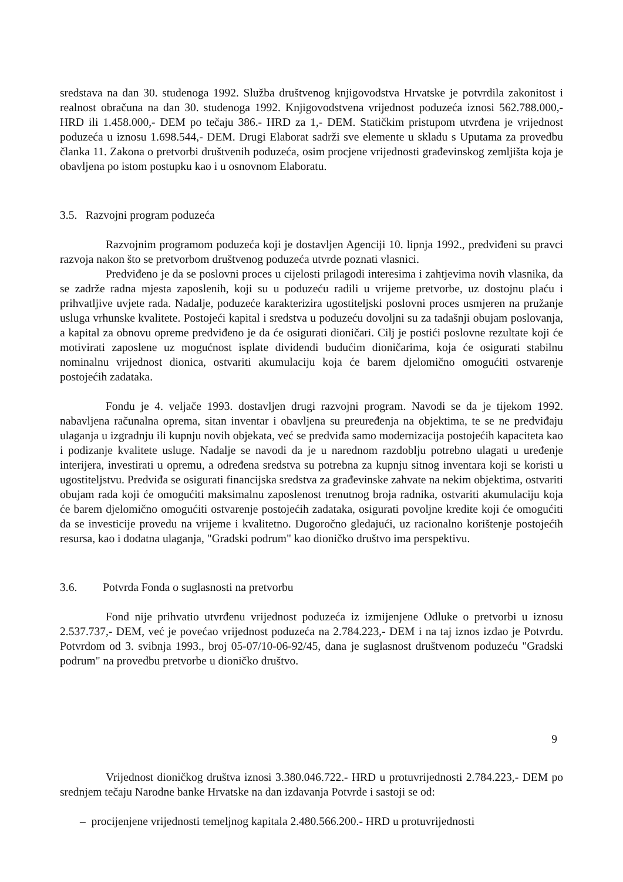sredstava na dan 30. studenoga 1992. Služba društvenog knjigovodstva Hrvatske je potvrdila zakonitost i realnost obračuna na dan 30. studenoga 1992. Knjigovodstvena vrijednost poduzeća iznosi 562.788.000,- HRD ili 1.458.000,- DEM po tečaju 386.- HRD za 1,- DEM. Statičkim pristupom utvrđena je vrijednost poduzeća u iznosu 1.698.544,- DEM. Drugi Elaborat sadrži sve elemente u skladu s Uputama za provedbu članka 11. Zakona o pretvorbi društvenih poduzeća, osim procjene vrijednosti građevinskog zemljišta koja je obavljena po istom postupku kao i u osnovnom Elaboratu.
3.5. Razvojni program poduzeća
Razvojnim programom poduzeća koji je dostavljen Agenciji 10. lipnja 1992., predviđeni su pravci razvoja nakon što se pretvorbom društvenog poduzeća utvrde poznati vlasnici.
Predviđeno je da se poslovni proces u cijelosti prilagodi interesima i zahtjevima novih vlasnika, da se zadrže radna mjesta zaposlenih, koji su u poduzeću radili u vrijeme pretvorbe, uz dostojnu plaću i prihvatljive uvjete rada. Nadalje, poduzeće karakterizira ugostiteljski poslovni proces usmjeren na pružanje usluga vrhunske kvalitete. Postojeći kapital i sredstva u poduzeću dovoljni su za tadašnji obujam poslovanja, a kapital za obnovu opreme predviđeno je da će osigurati dioničari. Cilj je postići poslovne rezultate koji će motivirati zaposlene uz mogućnost isplate dividendi budućim dioničarima, koja će osigurati stabilnu nominalnu vrijednost dionica, ostvariti akumulaciju koja će barem djelomično omogućiti ostvarenje postojećih zadataka.
Fondu je 4. veljače 1993. dostavljen drugi razvojni program. Navodi se da je tijekom 1992. nabavljena računalna oprema, sitan inventar i obavljena su preuređenja na objektima, te se ne predviđaju ulaganja u izgradnju ili kupnju novih objekata, već se predviđa samo modernizacija postojećih kapaciteta kao i podizanje kvalitete usluge. Nadalje se navodi da je u narednom razdoblju potrebno ulagati u uređenje interijera, investirati u opremu, a određena sredstva su potrebna za kupnju sitnog inventara koji se koristi u ugostiteljstvu. Predviđa se osigurati financijska sredstva za građevinske zahvate na nekim objektima, ostvariti obujam rada koji će omogućiti maksimalnu zaposlenost trenutnog broja radnika, ostvariti akumulaciju koja će barem djelomično omogućiti ostvarenje postojećih zadataka, osigurati povoljne kredite koji će omogućiti da se investicije provedu na vrijeme i kvalitetno. Dugoročno gledajući, uz racionalno korištenje postojećih resursa, kao i dodatna ulaganja, "Gradski podrum" kao dioničko društvo ima perspektivu.
3.6. Potvrda Fonda o suglasnosti na pretvorbu
Fond nije prihvatio utvrđenu vrijednost poduzeća iz izmijenjene Odluke o pretvorbi u iznosu 2.537.737,- DEM, već je povećao vrijednost poduzeća na 2.784.223,- DEM i na taj iznos izdao je Potvrdu. Potvrdom od 3. svibnja 1993., broj 05-07/10-06-92/45, dana je suglasnost društvenom poduzeću "Gradski podrum" na provedbu pretvorbe u dioničko društvo.
9
Vrijednost dioničkog društva iznosi 3.380.046.722.- HRD u protuvrijednosti 2.784.223,- DEM po srednjem tečaju Narodne banke Hrvatske na dan izdavanja Potvrde i sastoji se od:
– procijenjene vrijednosti temeljnog kapitala 2.480.566.200.- HRD u protuvrijednosti